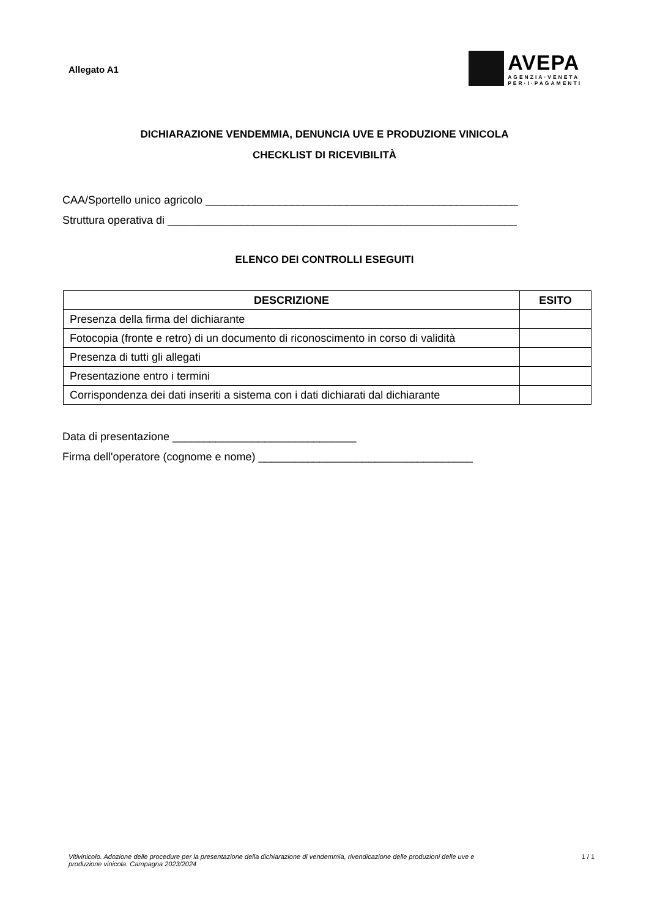Allegato A1
AVEPA
AGENZIA·VENETA
PER·I·PAGAMENTI
DICHIARAZIONE VENDEMMIA, DENUNCIA UVE E PRODUZIONE VINICOLA
CHECKLIST DI RICEVIBILITÀ
CAA/Sportello unico agricolo ___________________________________________________
Struttura operativa di _________________________________________________________
ELENCO DEI CONTROLLI ESEGUITI
| DESCRIZIONE | ESITO |
| --- | --- |
| Presenza della firma del dichiarante | |
| Fotocopia (fronte e retro) di un documento di riconoscimento in corso di validità | |
| Presenza di tutti gli allegati | |
| Presentazione entro i termini | |
| Corrispondenza dei dati inseriti a sistema con i dati dichiarati dal dichiarante | |
Data di presentazione ______________________________
Firma dell'operatore (cognome e nome) ___________________________________
Vitivinicolo. Adozione delle procedure per la presentazione della dichiarazione di vendemmia, rivendicazione delle produzioni delle uve e produzione vinicola. Campagna 2023/2024 1 / 1